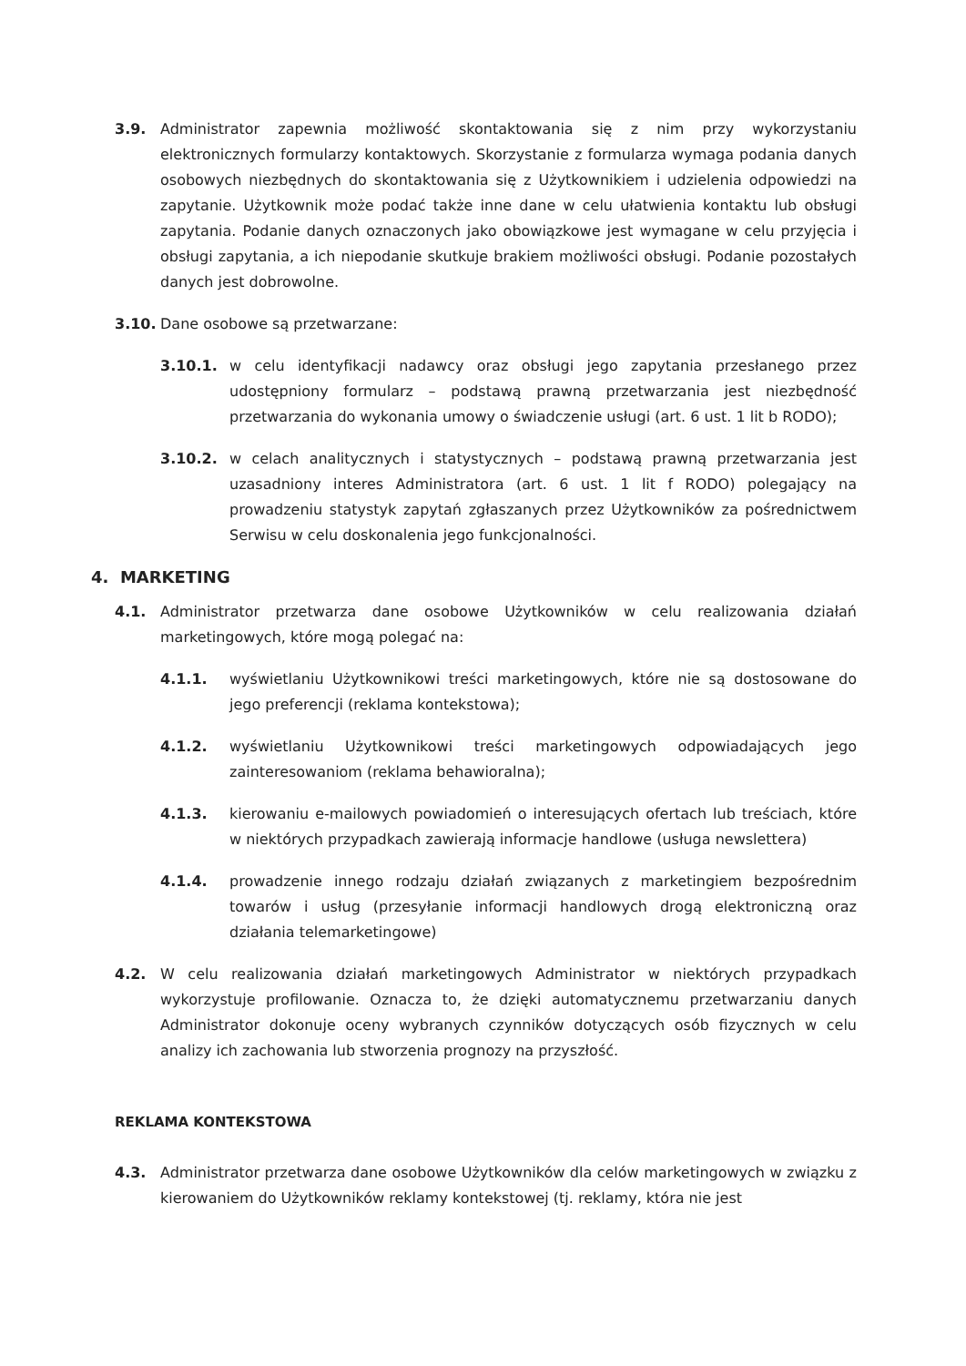3.9. Administrator zapewnia możliwość skontaktowania się z nim przy wykorzystaniu elektronicznych formularzy kontaktowych. Skorzystanie z formularza wymaga podania danych osobowych niezbędnych do skontaktowania się z Użytkownikiem i udzielenia odpowiedzi na zapytanie. Użytkownik może podać także inne dane w celu ułatwienia kontaktu lub obsługi zapytania. Podanie danych oznaczonych jako obowiązkowe jest wymagane w celu przyjęcia i obsługi zapytania, a ich niepodanie skutkuje brakiem możliwości obsługi. Podanie pozostałych danych jest dobrowolne.
3.10. Dane osobowe są przetwarzane:
3.10.1. w celu identyfikacji nadawcy oraz obsługi jego zapytania przesłanego przez udostępniony formularz – podstawą prawną przetwarzania jest niezbędność przetwarzania do wykonania umowy o świadczenie usługi (art. 6 ust. 1 lit b RODO);
3.10.2. w celach analitycznych i statystycznych – podstawą prawną przetwarzania jest uzasadniony interes Administratora (art. 6 ust. 1 lit f RODO) polegający na prowadzeniu statystyk zapytań zgłaszanych przez Użytkowników za pośrednictwem Serwisu w celu doskonalenia jego funkcjonalności.
4. MARKETING
4.1. Administrator przetwarza dane osobowe Użytkowników w celu realizowania działań marketingowych, które mogą polegać na:
4.1.1. wyświetlaniu Użytkownikowi treści marketingowych, które nie są dostosowane do jego preferencji (reklama kontekstowa);
4.1.2. wyświetlaniu Użytkownikowi treści marketingowych odpowiadających jego zainteresowaniom (reklama behawioralna);
4.1.3. kierowaniu e-mailowych powiadomień o interesujących ofertach lub treściach, które w niektórych przypadkach zawierają informacje handlowe (usługa newslettera)
4.1.4. prowadzenie innego rodzaju działań związanych z marketingiem bezpośrednim towarów i usług (przesyłanie informacji handlowych drogą elektroniczną oraz działania telemarketingowe)
4.2. W celu realizowania działań marketingowych Administrator w niektórych przypadkach wykorzystuje profilowanie. Oznacza to, że dzięki automatycznemu przetwarzaniu danych Administrator dokonuje oceny wybranych czynników dotyczących osób fizycznych w celu analizy ich zachowania lub stworzenia prognozy na przyszłość.
REKLAMA KONTEKSTOWA
4.3. Administrator przetwarza dane osobowe Użytkowników dla celów marketingowych w związku z kierowaniem do Użytkowników reklamy kontekstowej (tj. reklamy, która nie jest